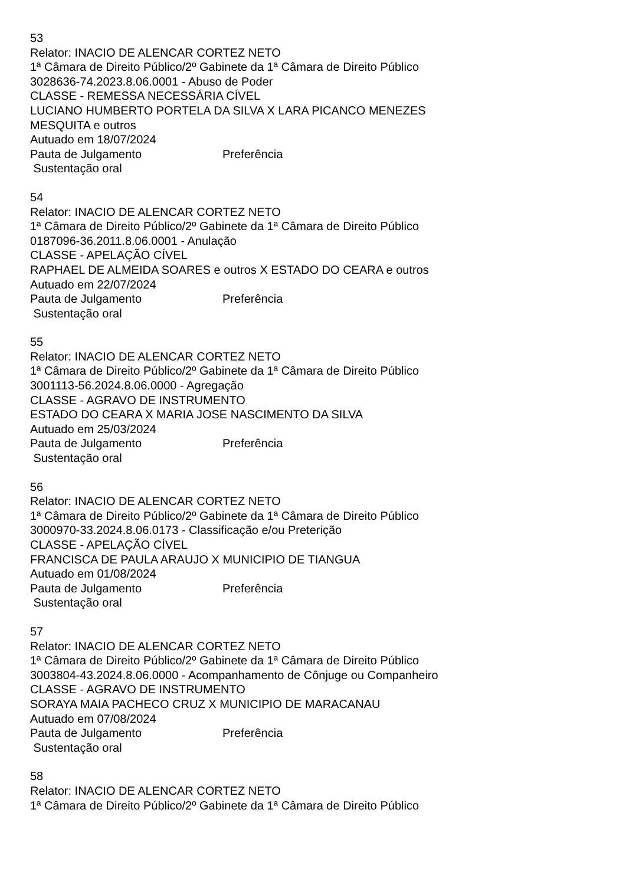53
Relator: INACIO DE ALENCAR CORTEZ NETO
1ª Câmara de Direito Público/2º Gabinete da 1ª Câmara de Direito Público
3028636-74.2023.8.06.0001 - Abuso de Poder
CLASSE - REMESSA NECESSÁRIA CÍVEL
LUCIANO HUMBERTO PORTELA DA SILVA X LARA PICANCO MENEZES
MESQUITA e outros
Autuado em 18/07/2024
Pauta de Julgamento Preferência
Sustentação oral
54
Relator: INACIO DE ALENCAR CORTEZ NETO
1ª Câmara de Direito Público/2º Gabinete da 1ª Câmara de Direito Público
0187096-36.2011.8.06.0001 - Anulação
CLASSE - APELAÇÃO CÍVEL
RAPHAEL DE ALMEIDA SOARES e outros X ESTADO DO CEARA e outros
Autuado em 22/07/2024
Pauta de Julgamento Preferência
Sustentação oral
55
Relator: INACIO DE ALENCAR CORTEZ NETO
1ª Câmara de Direito Público/2º Gabinete da 1ª Câmara de Direito Público
3001113-56.2024.8.06.0000 - Agregação
CLASSE - AGRAVO DE INSTRUMENTO
ESTADO DO CEARA X MARIA JOSE NASCIMENTO DA SILVA
Autuado em 25/03/2024
Pauta de Julgamento Preferência
Sustentação oral
56
Relator: INACIO DE ALENCAR CORTEZ NETO
1ª Câmara de Direito Público/2º Gabinete da 1ª Câmara de Direito Público
3000970-33.2024.8.06.0173 - Classificação e/ou Preterição
CLASSE - APELAÇÃO CÍVEL
FRANCISCA DE PAULA ARAUJO X MUNICIPIO DE TIANGUA
Autuado em 01/08/2024
Pauta de Julgamento Preferência
Sustentação oral
57
Relator: INACIO DE ALENCAR CORTEZ NETO
1ª Câmara de Direito Público/2º Gabinete da 1ª Câmara de Direito Público
3003804-43.2024.8.06.0000 - Acompanhamento de Cônjuge ou Companheiro
CLASSE - AGRAVO DE INSTRUMENTO
SORAYA MAIA PACHECO CRUZ X MUNICIPIO DE MARACANAU
Autuado em 07/08/2024
Pauta de Julgamento Preferência
Sustentação oral
58
Relator: INACIO DE ALENCAR CORTEZ NETO
1ª Câmara de Direito Público/2º Gabinete da 1ª Câmara de Direito Público